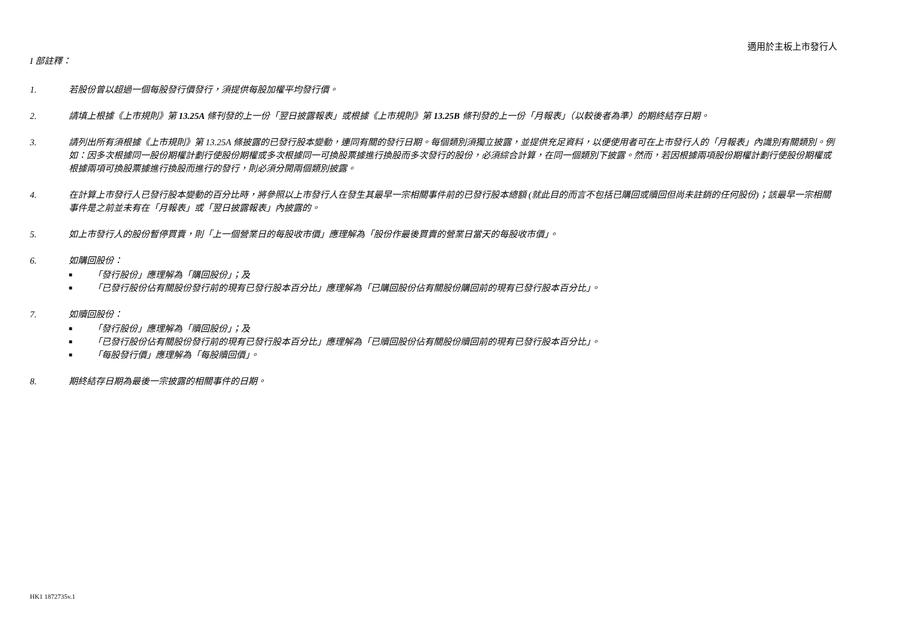適用於主板上市發行人
I 部註釋：
1. 若股份曾以超過一個每股發行價發行，須提供每股加權平均發行價。
2. 請填上根據《上市規則》第 13.25A 條刊發的上一份「翌日披露報表」或根據《上市規則》第 13.25B 條刊發的上一份「月報表」（以較後者為準）的期終結存日期。
3. 請列出所有須根據《上市規則》第 13.25A 條披露的已發行股本變動，連同有關的發行日期。每個類別須獨立披露，並提供充足資料，以便使用者可在上市發行人的「月報表」內識別有關類別。例如：因多次根據同一股份期權計劃行使股份期權或多次根據同一可換股票據進行換股而多次發行的股份，必須綜合計算，在同一個類別下披露。然而，若因根據兩項股份期權計劃行使股份期權或根據兩項可換股票據進行換股而進行的發行，則必須分開兩個類別披露。
4. 在計算上市發行人已發行股本變動的百分比時，將參照以上市發行人在發生其最早一宗相關事件前的已發行股本總額 (就此目的而言不包括已購回或贖回但尚未註銷的任何股份)；該最早一宗相關事件是之前並未有在「月報表」或「翌日披露報表」內披露的。
5. 如上市發行人的股份暫停買賣，則「上一個營業日的每股收市價」應理解為「股份作最後買賣的營業日當天的每股收市價」。
6. 如購回股份：
■ 「發行股份」應理解為「購回股份」；及
■ 「已發行股份佔有關股份發行前的現有已發行股本百分比」應理解為「已購回股份佔有關股份購回前的現有已發行股本百分比」。
7. 如贖回股份：
■ 「發行股份」應理解為「贖回股份」；及
■ 「已發行股份佔有關股份發行前的現有已發行股本百分比」應理解為「已贖回股份佔有關股份贖回前的現有已發行股本百分比」。
■ 「每股發行價」應理解為「每股贖回價」。
8. 期終結存日期為最後一宗披露的相關事件的日期。
HK1 1872735v.1